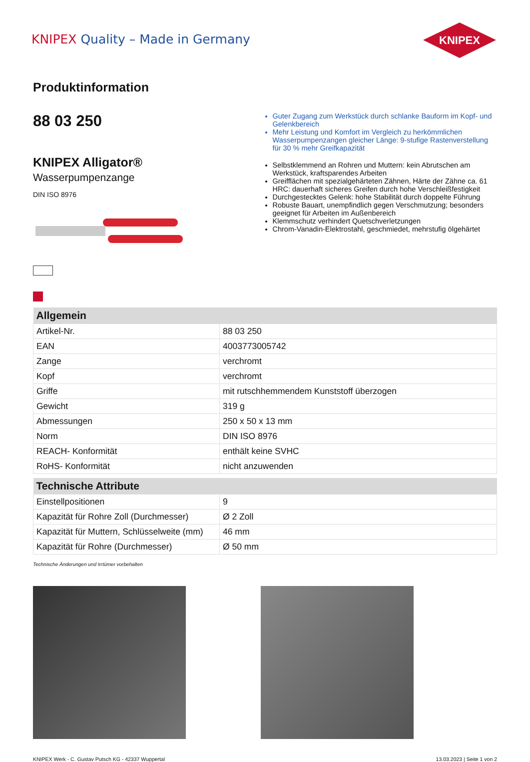KNIPEX Quality – Made in Germany
KNIPEX
Produktinformation
88 03 250
KNIPEX Alligator®
Wasserpumpenzange
DIN ISO 8976
Guter Zugang zum Werkstück durch schlanke Bauform im Kopf- und Gelenkbereich
Mehr Leistung und Komfort im Vergleich zu herkömmlichen Wasserpumpenzangen gleicher Länge: 9-stufige Rastenverstellung für 30 % mehr Greifkapazität
Selbstklemmend an Rohren und Muttern: kein Abrutschen am Werkstück, kraftsparendes Arbeiten
Greifflächen mit spezialgehärteten Zähnen, Härte der Zähne ca. 61 HRC: dauerhaft sicheres Greifen durch hohe Verschleißfestigkeit
Durchgestecktes Gelenk: hohe Stabilität durch doppelte Führung
Robuste Bauart, unempfindlich gegen Verschmutzung; besonders geeignet für Arbeiten im Außenbereich
Klemmschutz verhindert Quetschverletzungen
Chrom-Vanadin-Elektrostahl, geschmiedet, mehrstufig ölgehärtet
| Allgemein | |
| --- | --- |
| Artikel-Nr. | 88 03 250 |
| EAN | 4003773005742 |
| Zange | verchromt |
| Kopf | verchromt |
| Griffe | mit rutschhemmendem Kunststoff überzogen |
| Gewicht | 319 g |
| Abmessungen | 250 x 50 x 13 mm |
| Norm | DIN ISO 8976 |
| REACH- Konformität | enthält keine SVHC |
| RoHS- Konformität | nicht anzuwenden |
| Technische Attribute | |
| --- | --- |
| Einstellpositionen | 9 |
| Kapazität für Rohre Zoll (Durchmesser) | Ø 2 Zoll |
| Kapazität für Muttern, Schlüsselweite (mm) | 46 mm |
| Kapazität für Rohre (Durchmesser) | Ø 50 mm |
Technische Änderungen und Irrtümer vorbehalten
KNIPEX Werk - C. Gustav Putsch KG - 42337 Wuppertal 13.03.2023 | Seite 1 von 2